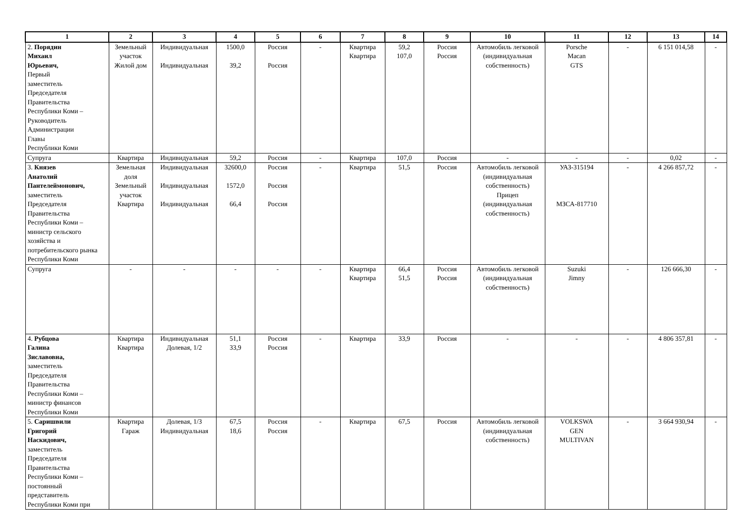| 1 | 2 | 3 | 4 | 5 | 6 | 7 | 8 | 9 | 10 | 11 | 12 | 13 | 14 |
| --- | --- | --- | --- | --- | --- | --- | --- | --- | --- | --- | --- | --- | --- |
| 2. Порядин Михаил Юрьевич, Первый заместитель Председателя Правительства Республики Коми – Руководитель Администрации Главы Республики Коми | Земельный участок Жилой дом | Индивидуальная Индивидуальная | 1500,0 39,2 | Россия Россия | - | Квартира Квартира | 59,2 107,0 | Россия Россия | Автомобиль легковой (индивидуальная собственность) | Porsche Macan GTS | - | 6 151 014,58 | - |
| Супруга | Квартира | Индивидуальная | 59,2 | Россия | - | Квартира | 107,0 | Россия | - | - | - | 0,02 | - |
| 3. Князев Анатолий Пантелеймонович, заместитель Председателя Правительства Республики Коми – министр сельского хозяйства и потребительского рынка Республики Коми | Земельная доля Земельный участок Квартира | Индивидуальная Индивидуальная Индивидуальная | 32600,0 1572,0 66,4 | Россия Россия Россия | - | Квартира | 51,5 | Россия | Автомобиль легковой (индивидуальная собственность) Прицеп (индивидуальная собственность) | УАЗ-315194 МЗСА-817710 | - | 4 266 857,72 | - |
| Супруга | - | - | - | - | - | Квартира Квартира | 66,4 51,5 | Россия Россия | Автомобиль легковой (индивидуальная собственность) | Suzuki Jimny | - | 126 666,30 | - |
| 4. Рубцова Галина Зиславовна, заместитель Председателя Правительства Республики Коми – министр финансов Республики Коми | Квартира Квартира | Индивидуальная Долевая, 1/2 | 51,1 33,9 | Россия Россия | - | Квартира | 33,9 | Россия | - | - | - | 4 806 357,81 | - |
| 5. Саришвили Григорий Наскидович, заместитель Председателя Правительства Республики Коми – постоянный представитель Республики Коми при | Квартира Гараж | Долевая, 1/3 Индивидуальная | 67,5 18,6 | Россия Россия | - | Квартира | 67,5 | Россия | Автомобиль легковой (индивидуальная собственность) | VOLKSWA GEN MULTIVAN | - | 3 664 930,94 | - |